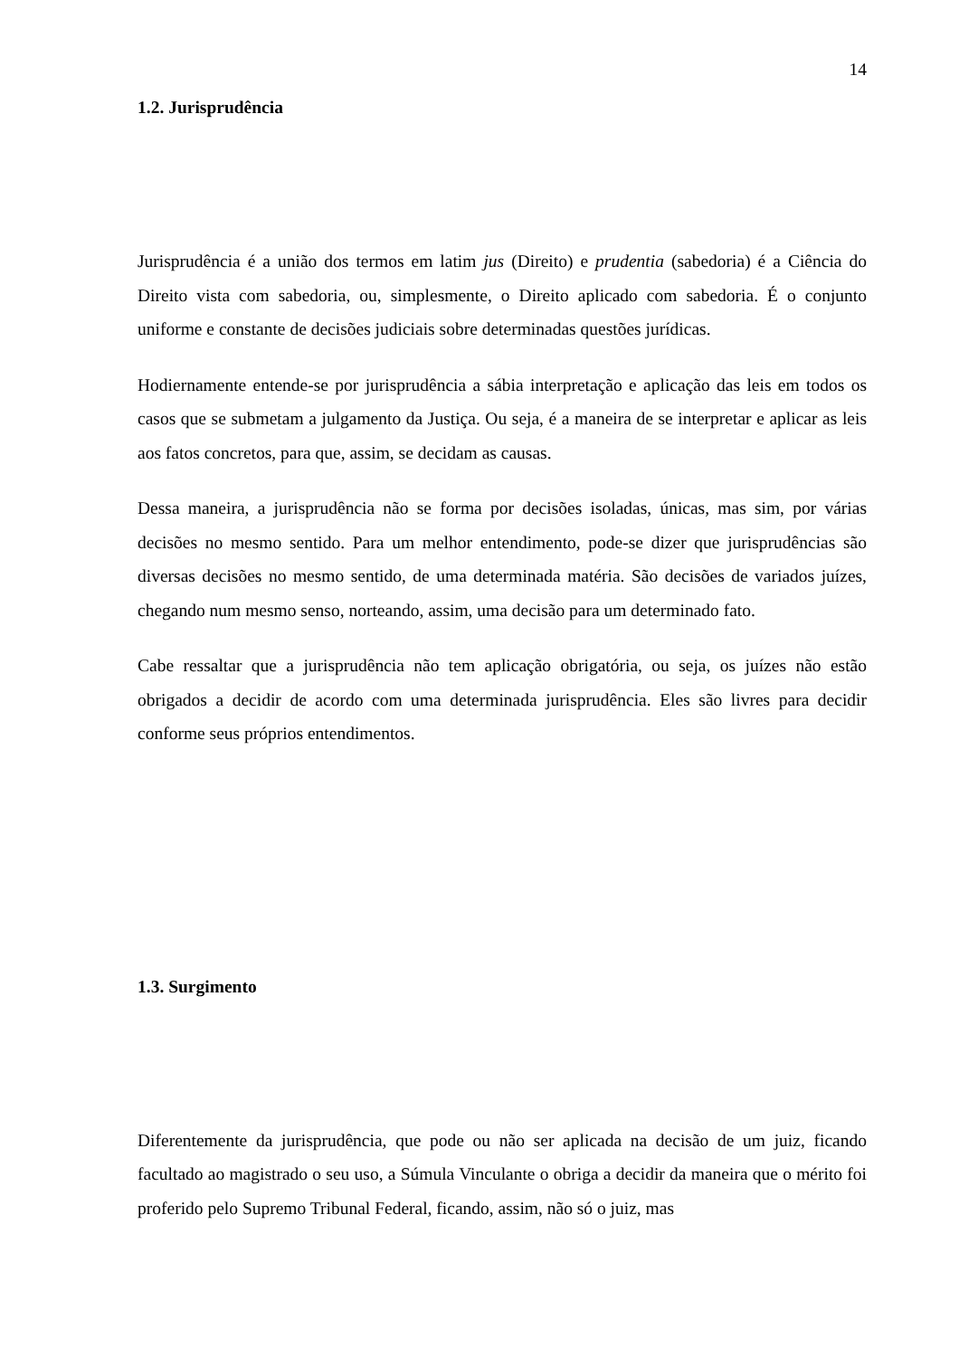14
1.2. Jurisprudência
Jurisprudência é a união dos termos em latim jus (Direito) e prudentia (sabedoria) é a Ciência do Direito vista com sabedoria, ou, simplesmente, o Direito aplicado com sabedoria. É o conjunto uniforme e constante de decisões judiciais sobre determinadas questões jurídicas.
Hodiernamente entende-se por jurisprudência a sábia interpretação e aplicação das leis em todos os casos que se submetam a julgamento da Justiça. Ou seja, é a maneira de se interpretar e aplicar as leis aos fatos concretos, para que, assim, se decidam as causas.
Dessa maneira, a jurisprudência não se forma por decisões isoladas, únicas, mas sim, por várias decisões no mesmo sentido. Para um melhor entendimento, pode-se dizer que jurisprudências são diversas decisões no mesmo sentido, de uma determinada matéria. São decisões de variados juízes, chegando num mesmo senso, norteando, assim, uma decisão para um determinado fato.
Cabe ressaltar que a jurisprudência não tem aplicação obrigatória, ou seja, os juízes não estão obrigados a decidir de acordo com uma determinada jurisprudência. Eles são livres para decidir conforme seus próprios entendimentos.
1.3. Surgimento
Diferentemente da jurisprudência, que pode ou não ser aplicada na decisão de um juiz, ficando facultado ao magistrado o seu uso, a Súmula Vinculante o obriga a decidir da maneira que o mérito foi proferido pelo Supremo Tribunal Federal, ficando, assim, não só o juiz, mas